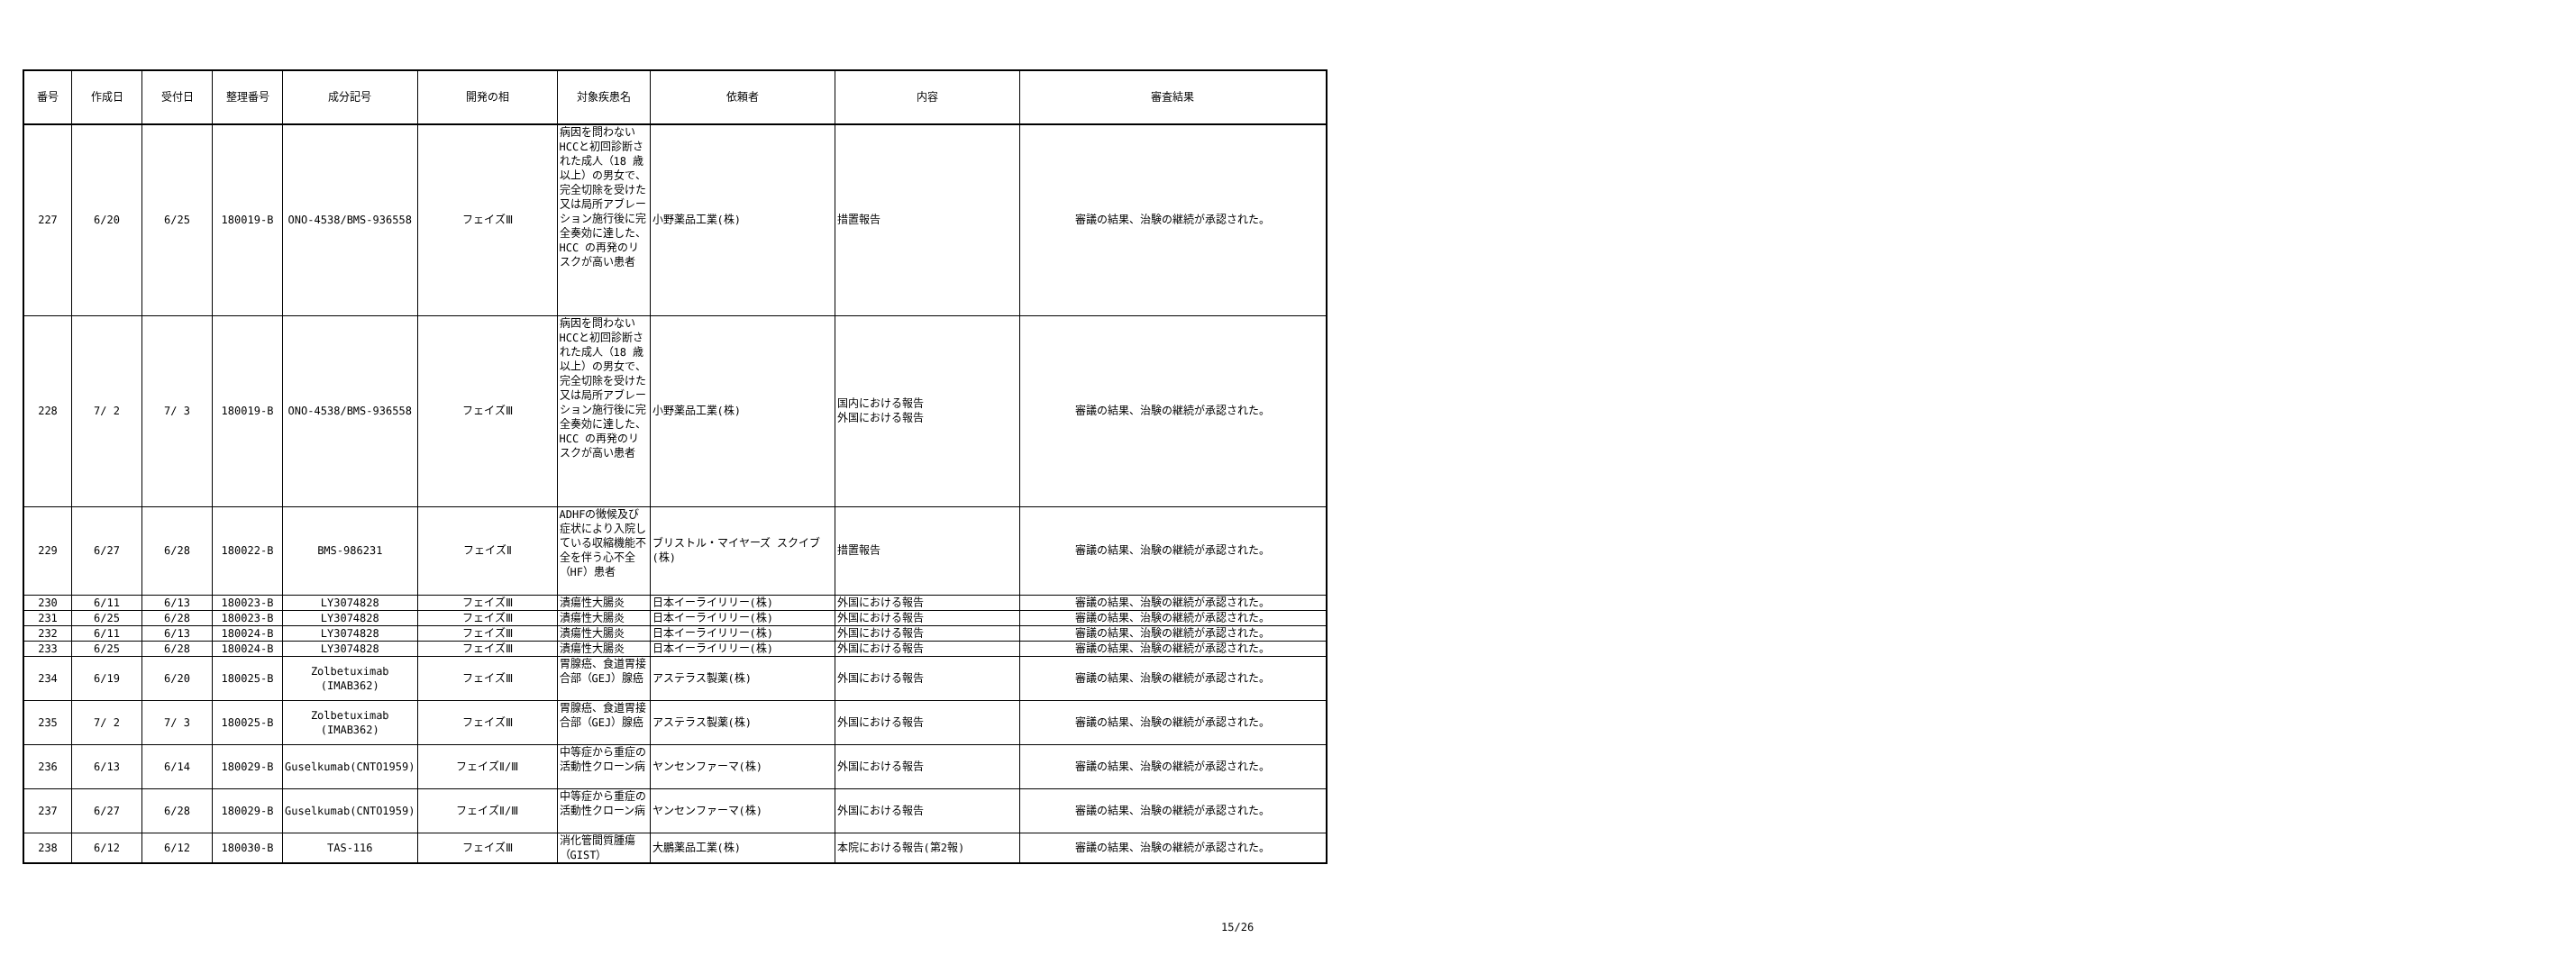| 番号 | 作成日 | 受付日 | 整理番号 | 成分記号 | 開発の相 | 対象疾患名 | 依頼者 | 内容 | 審査結果 |
| --- | --- | --- | --- | --- | --- | --- | --- | --- | --- |
| 227 | 6/20 | 6/25 | 180019-B | ONO-4538/BMS-936558 | フェイズⅢ | 病因を問わないHCCと初回診断された成人（18 歳以上）の男女で、完全切除を受けた又は局所アブレーション施行後に完全奏効に達した、HCC の再発のリスクが高い患者 | 小野薬品工業(株) | 措置報告 | 審議の結果、治験の継続が承認された。 |
| 228 | 7/ 2 | 7/ 3 | 180019-B | ONO-4538/BMS-936558 | フェイズⅢ | 病因を問わないHCCと初回診断された成人（18 歳以上）の男女で、完全切除を受けた又は局所アブレーション施行後に完全奏効に達した、HCC の再発のリスクが高い患者 | 小野薬品工業(株) | 国内における報告 外国における報告 | 審議の結果、治験の継続が承認された。 |
| 229 | 6/27 | 6/28 | 180022-B | BMS-986231 | フェイズⅡ | ADHFの徴候及び症状により入院している収縮機能不全を伴う心不全（HF）患者 | ブリストル・マイヤーズ スクイブ(株) | 措置報告 | 審議の結果、治験の継続が承認された。 |
| 230 | 6/11 | 6/13 | 180023-B | LY3074828 | フェイズⅢ | 潰瘍性大腸炎 | 日本イーライリリー(株) | 外国における報告 | 審議の結果、治験の継続が承認された。 |
| 231 | 6/25 | 6/28 | 180023-B | LY3074828 | フェイズⅢ | 潰瘍性大腸炎 | 日本イーライリリー(株) | 外国における報告 | 審議の結果、治験の継続が承認された。 |
| 232 | 6/11 | 6/13 | 180024-B | LY3074828 | フェイズⅢ | 潰瘍性大腸炎 | 日本イーライリリー(株) | 外国における報告 | 審議の結果、治験の継続が承認された。 |
| 233 | 6/25 | 6/28 | 180024-B | LY3074828 | フェイズⅢ | 潰瘍性大腸炎 | 日本イーライリリー(株) | 外国における報告 | 審議の結果、治験の継続が承認された。 |
| 234 | 6/19 | 6/20 | 180025-B | Zolbetuximab (IMAB362) | フェイズⅢ | 胃腺癌、食道胃接合部（GEJ）腺癌 | アステラス製薬(株) | 外国における報告 | 審議の結果、治験の継続が承認された。 |
| 235 | 7/ 2 | 7/ 3 | 180025-B | Zolbetuximab (IMAB362) | フェイズⅢ | 胃腺癌、食道胃接合部（GEJ）腺癌 | アステラス製薬(株) | 外国における報告 | 審議の結果、治験の継続が承認された。 |
| 236 | 6/13 | 6/14 | 180029-B | Guselkumab(CNTO1959) | フェイズⅡ/Ⅲ | 中等症から重症の活動性クローン病 | ヤンセンファーマ(株) | 外国における報告 | 審議の結果、治験の継続が承認された。 |
| 237 | 6/27 | 6/28 | 180029-B | Guselkumab(CNTO1959) | フェイズⅡ/Ⅲ | 中等症から重症の活動性クローン病 | ヤンセンファーマ(株) | 外国における報告 | 審議の結果、治験の継続が承認された。 |
| 238 | 6/12 | 6/12 | 180030-B | TAS-116 | フェイズⅢ | 消化管間質腫瘍（GIST） | 大鵬薬品工業(株) | 本院における報告(第2報) | 審議の結果、治験の継続が承認された。 |
15/26